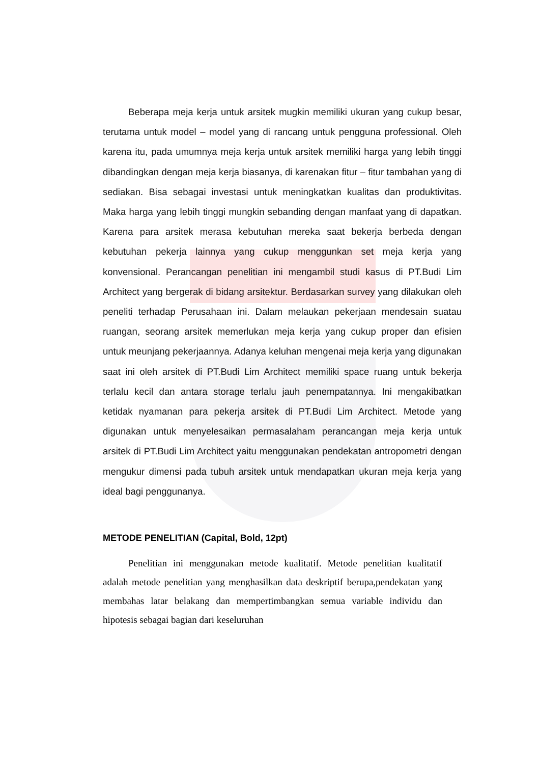Beberapa meja kerja untuk arsitek mugkin memiliki ukuran yang cukup besar, terutama untuk model – model yang di rancang untuk pengguna professional. Oleh karena itu, pada umumnya meja kerja untuk arsitek memiliki harga yang lebih tinggi dibandingkan dengan meja kerja biasanya, di karenakan fitur – fitur tambahan yang di sediakan. Bisa sebagai investasi untuk meningkatkan kualitas dan produktivitas. Maka harga yang lebih tinggi mungkin sebanding dengan manfaat yang di dapatkan. Karena para arsitek merasa kebutuhan mereka saat bekerja berbeda dengan kebutuhan pekerja lainnya yang cukup menggunkan set meja kerja yang konvensional. Perancangan penelitian ini mengambil studi kasus di PT.Budi Lim Architect yang bergerak di bidang arsitektur. Berdasarkan survey yang dilakukan oleh peneliti terhadap Perusahaan ini. Dalam melaukan pekerjaan mendesain suatau ruangan, seorang arsitek memerlukan meja kerja yang cukup proper dan efisien untuk meunjang pekerjaannya. Adanya keluhan mengenai meja kerja yang digunakan saat ini oleh arsitek di PT.Budi Lim Architect memiliki space ruang untuk bekerja terlalu kecil dan antara storage terlalu jauh penempatannya. Ini mengakibatkan ketidak nyamanan para pekerja arsitek di PT.Budi Lim Architect. Metode yang digunakan untuk menyelesaikan permasalaham perancangan meja kerja untuk arsitek di PT.Budi Lim Architect yaitu menggunakan pendekatan antropometri dengan mengukur dimensi pada tubuh arsitek untuk mendapatkan ukuran meja kerja yang ideal bagi penggunanya.
METODE PENELITIAN (Capital, Bold, 12pt)
Penelitian ini menggunakan metode kualitatif. Metode penelitian kualitatif adalah metode penelitian yang menghasilkan data deskriptif berupa,pendekatan yang membahas latar belakang dan mempertimbangkan semua variable individu dan hipotesis sebagai bagian dari keseluruhan